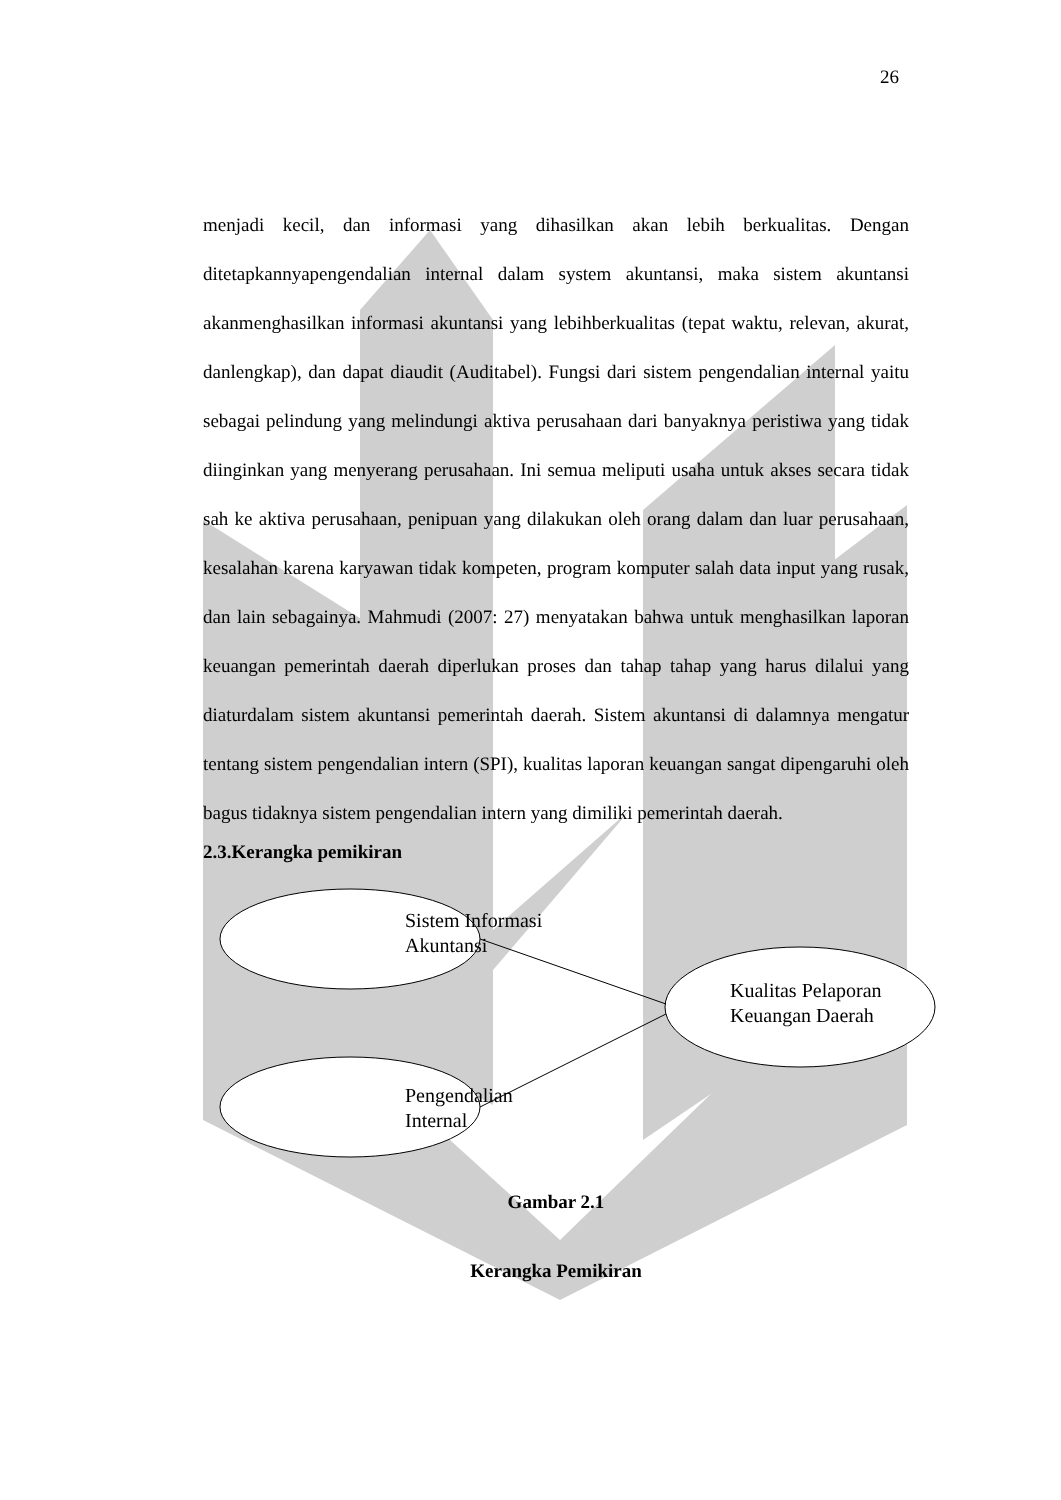26
menjadi kecil, dan informasi yang dihasilkan akan lebih berkualitas. Dengan ditetapkannyapengendalian internal dalam system akuntansi, maka sistem akuntansi akanmenghasilkan informasi akuntansi yang lebihberkualitas (tepat waktu, relevan, akurat, danlengkap), dan dapat diaudit (Auditabel). Fungsi dari sistem pengendalian internal yaitu sebagai pelindung yang melindungi aktiva perusahaan dari banyaknya peristiwa yang tidak diinginkan yang menyerang perusahaan. Ini semua meliputi usaha untuk akses secara tidak sah ke aktiva perusahaan, penipuan yang dilakukan oleh orang dalam dan luar perusahaan, kesalahan karena karyawan tidak kompeten, program komputer salah data input yang rusak, dan lain sebagainya. Mahmudi (2007: 27) menyatakan bahwa untuk menghasilkan laporan keuangan pemerintah daerah diperlukan proses dan tahap tahap yang harus dilalui yang diaturdalam sistem akuntansi pemerintah daerah. Sistem akuntansi di dalamnya mengatur tentang sistem pengendalian intern (SPI), kualitas laporan keuangan sangat dipengaruhi oleh bagus tidaknya sistem pengendalian intern yang dimiliki pemerintah daerah.
2.3.Kerangka pemikiran
Sistem Informasi
Akuntansi
Pengendalian
Internal
Kualitas Pelaporan
Keuangan Daerah
Gambar 2.1
Kerangka Pemikiran